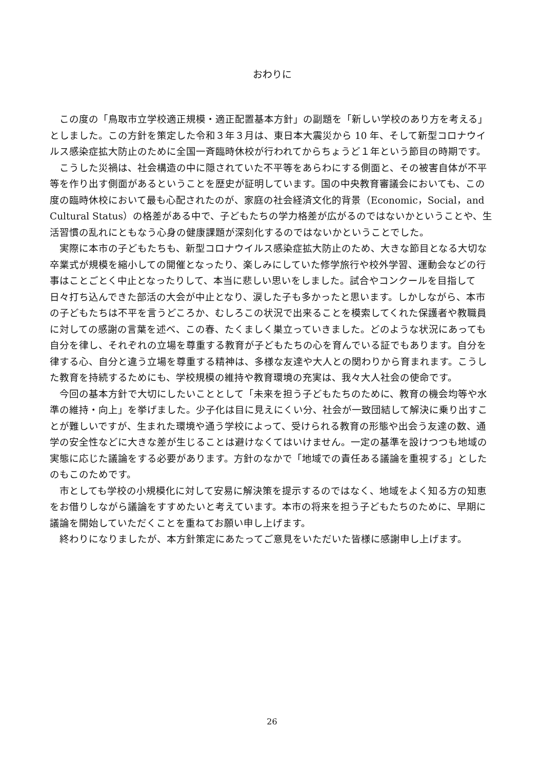おわりに
この度の「鳥取市立学校適正規模・適正配置基本方針」の副題を「新しい学校のあり方を考える」としました。この方針を策定した令和３年３月は、東日本大震災から 10 年、そして新型コロナウイルス感染症拡大防止のために全国一斉臨時休校が行われてからちょうど１年という節目の時期です。
こうした災禍は、社会構造の中に隠されていた不平等をあらわにする側面と、その被害自体が不平等を作り出す側面があるということを歴史が証明しています。国の中央教育審議会においても、この度の臨時休校において最も心配されたのが、家庭の社会経済文化的背景（Economic，Social，and Cultural Status）の格差がある中で、子どもたちの学力格差が広がるのではないかということや、生活習慣の乱れにともなう心身の健康課題が深刻化するのではないかということでした。
実際に本市の子どもたちも、新型コロナウイルス感染症拡大防止のため、大きな節目となる大切な卒業式が規模を縮小しての開催となったり、楽しみにしていた修学旅行や校外学習、運動会などの行事はことごとく中止となったりして、本当に悲しい思いをしました。試合やコンクールを目指して日々打ち込んできた部活の大会が中止となり、涙した子も多かったと思います。しかしながら、本市の子どもたちは不平を言うどころか、むしろこの状況で出来ることを模索してくれた保護者や教職員に対しての感謝の言葉を述べ、この春、たくましく巣立っていきました。どのような状況にあっても自分を律し、それぞれの立場を尊重する教育が子どもたちの心を育んでいる証でもあります。自分を律する心、自分と違う立場を尊重する精神は、多様な友達や大人との関わりから育まれます。こうした教育を持続するためにも、学校規模の維持や教育環境の充実は、我々大人社会の使命です。
今回の基本方針で大切にしたいこととして「未来を担う子どもたちのために、教育の機会均等や水準の維持・向上」を挙げました。少子化は目に見えにくい分、社会が一致団結して解決に乗り出すことが難しいですが、生まれた環境や通う学校によって、受けられる教育の形態や出会う友達の数、通学の安全性などに大きな差が生じることは避けなくてはいけません。一定の基準を設けつつも地域の実態に応じた議論をする必要があります。方針のなかで「地域での責任ある議論を重視する」としたのもこのためです。
市としても学校の小規模化に対して安易に解決策を提示するのではなく、地域をよく知る方の知恵をお借りしながら議論をすすめたいと考えています。本市の将来を担う子どもたちのために、早期に議論を開始していただくことを重ねてお願い申し上げます。
終わりになりましたが、本方針策定にあたってご意見をいただいた皆様に感謝申し上げます。
26